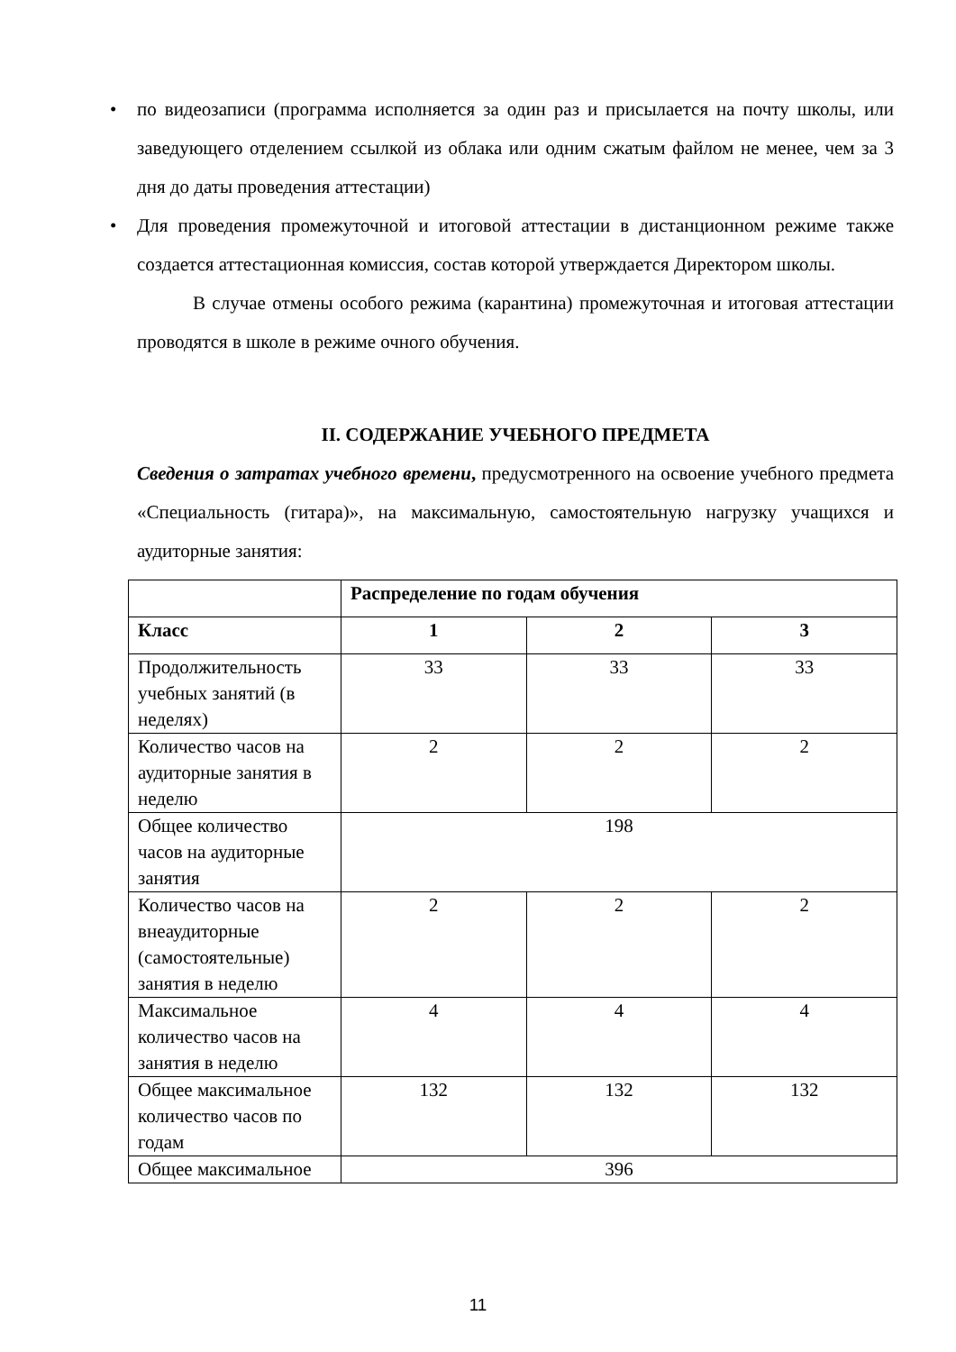• по видеозаписи (программа исполняется за один раз и присылается на почту школы, или заведующего отделением ссылкой из облака или одним сжатым файлом не менее, чем за 3 дня до даты проведения аттестации)
• Для проведения промежуточной и итоговой аттестации в дистанционном режиме также создается аттестационная комиссия, состав которой утверждается Директором школы.
В случае отмены особого режима (карантина) промежуточная и итоговая аттестации проводятся в школе в режиме очного обучения.
II. СОДЕРЖАНИЕ УЧЕБНОГО ПРЕДМЕТА
Сведения о затратах учебного времени, предусмотренного на освоение учебного предмета «Специальность (гитара)», на максимальную, самостоятельную нагрузку учащихся и аудиторные занятия:
| | Распределение по годам обучения | | |
| Класс | 1 | 2 | 3 |
| Продолжительность учебных занятий (в неделях) | 33 | 33 | 33 |
| Количество часов на аудиторные занятия в неделю | 2 | 2 | 2 |
| Общее количество часов на аудиторные занятия | 198 | | |
| Количество часов на внеаудиторные (самостоятельные) занятия в неделю | 2 | 2 | 2 |
| Максимальное количество часов на занятия в неделю | 4 | 4 | 4 |
| Общее максимальное количество часов по годам | 132 | 132 | 132 |
| Общее максимальное | 396 | | |
11